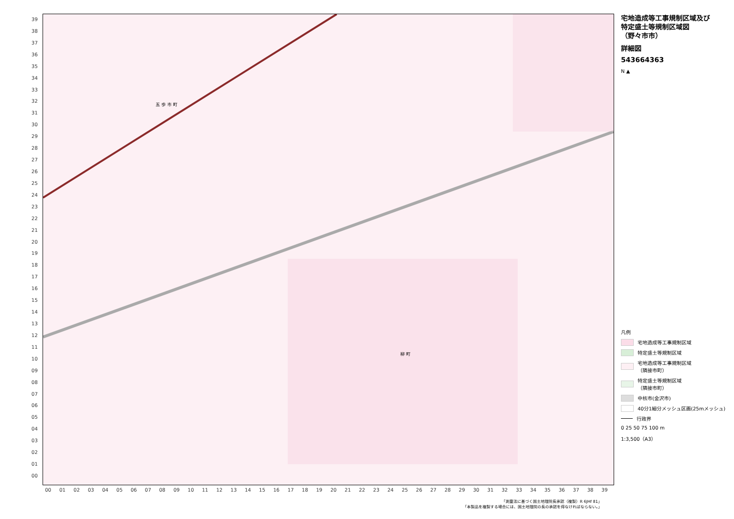39
38
37
36
35
34
33
32
31
30
29
28
27
26
25
24
23
22
21
20
19
18
17
16
15
14
13
12
11
10
09
08
07
06
05
04
03
02
01
00
五 歩 市 町
柳 町
宅地造成等工事規制区域及び
特定盛土等規制区域図
（野々市市）
詳細図
543664363
N ▲
凡例
宅地造成等工事規制区域
特定盛土等規制区域
宅地造成等工事規制区域
（隣接市町）
特定盛土等規制区域
（隣接市町）
中核市(金沢市)
40分1細分メッシュ区画(25mメッシュ)
行政界
0 25 50 75 100 m
1:3,500（A3）
00 01 02 03 04 05 06 07 08 09 10 11 12 13 14 15 16 17 18 19 20 21 22 23 24 25 26 27 28 29 30 31 32 33 34 35 36 37 38 39
「測量法に基づく国土地理院長承認（複製）R 6JHf 81」
「本製品を複製する場合には、国土地理院の長の承認を得なければならない。」